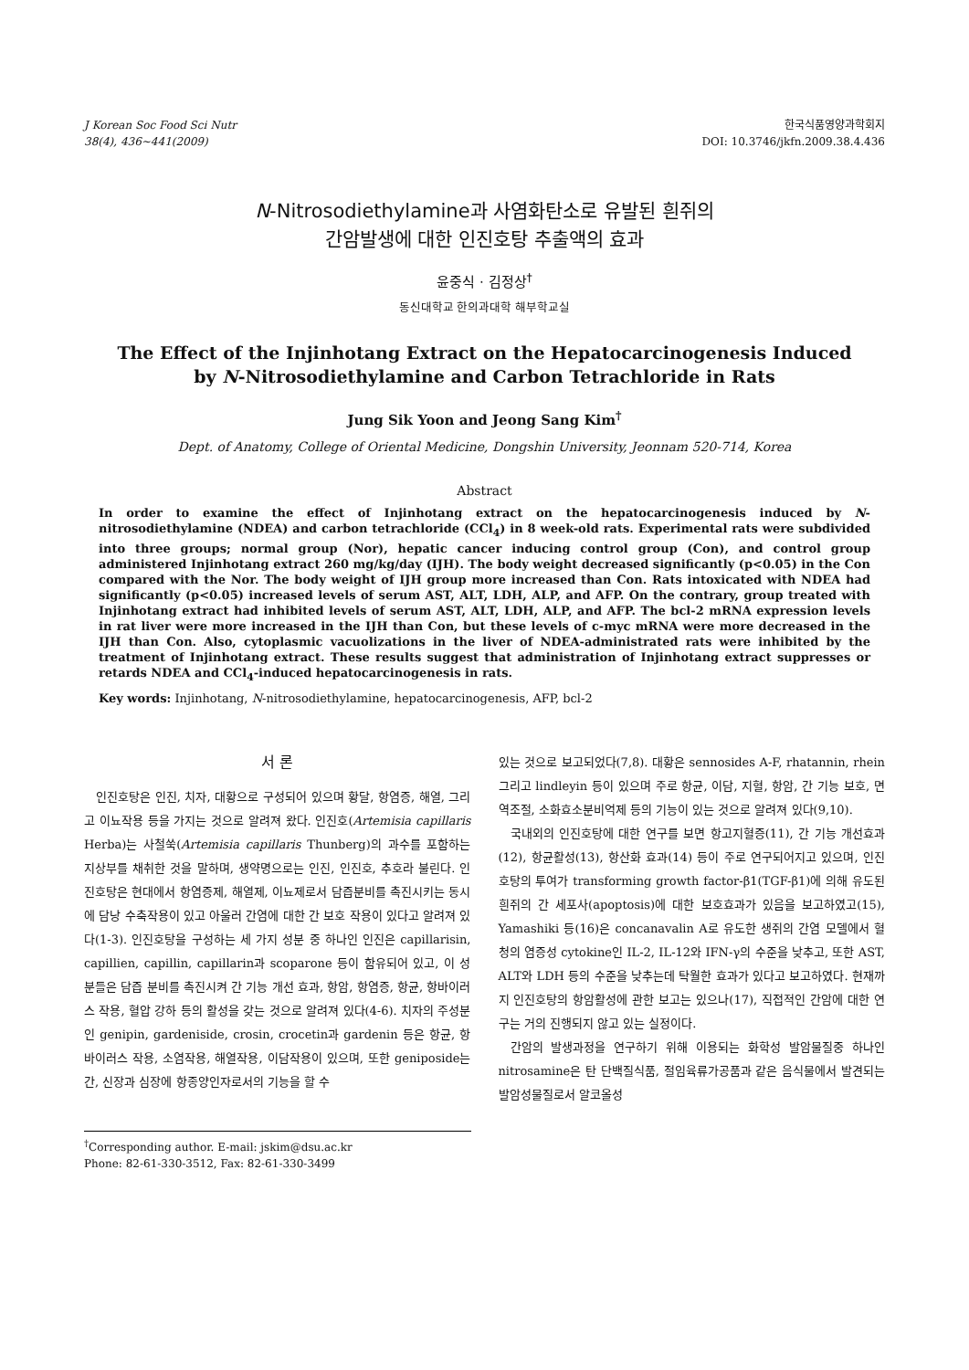J Korean Soc Food Sci Nutr
38(4), 436∼441(2009)
한국식품영양과학회지
DOI: 10.3746/jkfn.2009.38.4.436
N-Nitrosodiethylamine과 사염화탄소로 유발된 흰쥐의
간암발생에 대한 인진호탕 추출액의 효과
윤중식 · 김정상<sup>†</sup>
동신대학교 한의과대학 해부학교실
The Effect of the Injinhotang Extract on the Hepatocarcinogenesis Induced
by N-Nitrosodiethylamine and Carbon Tetrachloride in Rats
Jung Sik Yoon and Jeong Sang Kim<sup>†</sup>
Dept. of Anatomy, College of Oriental Medicine, Dongshin University, Jeonnam 520-714, Korea
Abstract
In order to examine the effect of Injinhotang extract on the hepatocarcinogenesis induced by N-nitrosodiethylamine (NDEA) and carbon tetrachloride (CCl<sub>4</sub>) in 8 week-old rats. Experimental rats were subdivided into three groups; normal group (Nor), hepatic cancer inducing control group (Con), and control group administered Injinhotang extract 260 mg/kg/day (IJH). The body weight decreased significantly (p<0.05) in the Con compared with the Nor. The body weight of IJH group more increased than Con. Rats intoxicated with NDEA had significantly (p<0.05) increased levels of serum AST, ALT, LDH, ALP, and AFP. On the contrary, group treated with Injinhotang extract had inhibited levels of serum AST, ALT, LDH, ALP, and AFP. The bcl-2 mRNA expression levels in rat liver were more increased in the IJH than Con, but these levels of c-myc mRNA were more decreased in the IJH than Con. Also, cytoplasmic vacuolizations in the liver of NDEA-administrated rats were inhibited by the treatment of Injinhotang extract. These results suggest that administration of Injinhotang extract suppresses or retards NDEA and CCl<sub>4</sub>-induced hepatocarcinogenesis in rats.
Key words: Injinhotang, N-nitrosodiethylamine, hepatocarcinogenesis, AFP, bcl-2
서 론
인진호탕은 인진, 치자, 대황으로 구성되어 있으며 황달, 항염증, 해열, 그리고 이뇨작용 등을 가지는 것으로 알려져 왔다. 인진호(Artemisia capillaris Herba)는 사철쑥(Artemisia capillaris Thunberg)의 과수를 포함하는 지상부를 채취한 것을 말하며, 생약명으로는 인진, 인진호, 추호라 불린다. 인진호탕은 현대에서 항염증제, 해열제, 이뇨제로서 담즙분비를 촉진시키는 동시에 담낭 수축작용이 있고 아울러 간염에 대한 간 보호 작용이 있다고 알려져 있다(1-3). 인진호탕을 구성하는 세 가지 성분 중 하나인 인진은 capillarisin, capillien, capillin, capillarin과 scoparone 등이 함유되어 있고, 이 성분들은 담즙 분비를 촉진시켜 간 기능 개선 효과, 항암, 항염증, 항균, 항바이러스 작용, 혈압 강하 등의 활성을 갖는 것으로 알려져 있다(4-6). 치자의 주성분인 genipin, gardeniside, crosin, crocetin과 gardenin 등은 항균, 항바이러스 작용, 소염작용, 해열작용, 이담작용이 있으며, 또한 geniposide는 간, 신장과 심장에 항종양인자로서의 기능을 할 수
<sup>†</sup> Corresponding author. E-mail: jskim@dsu.ac.kr
Phone: 82-61-330-3512, Fax: 82-61-330-3499
있는 것으로 보고되었다(7,8). 대황은 sennosides A-F, rhatannin, rhein 그리고 lindleyin 등이 있으며 주로 항균, 이담, 지혈, 항암, 간 기능 보호, 면역조절, 소화효소분비억제 등의 기능이 있는 것으로 알려져 있다(9,10).
국내외의 인진호탕에 대한 연구를 보면 항고지혈증(11), 간 기능 개선효과(12), 항균활성(13), 항산화 효과(14) 등이 주로 연구되어지고 있으며, 인진호탕의 투여가 transforming growth factor-β1(TGF-β1)에 의해 유도된 흰쥐의 간 세포사(apoptosis)에 대한 보호효과가 있음을 보고하였고(15), Yamashiki 등(16)은 concanavalin A로 유도한 생쥐의 간염 모델에서 혈청의 염증성 cytokine인 IL-2, IL-12와 IFN-γ의 수준을 낮추고, 또한 AST, ALT와 LDH 등의 수준을 낮추는데 탁월한 효과가 있다고 보고하였다. 현재까지 인진호탕의 항암활성에 관한 보고는 있으나(17), 직접적인 간암에 대한 연구는 거의 진행되지 않고 있는 실정이다.
간암의 발생과정을 연구하기 위해 이용되는 화학성 발암물질중 하나인 nitrosamine은 탄 단백질식품, 절임육류가공품과 같은 음식물에서 발견되는 발암성물질로서 알코올성